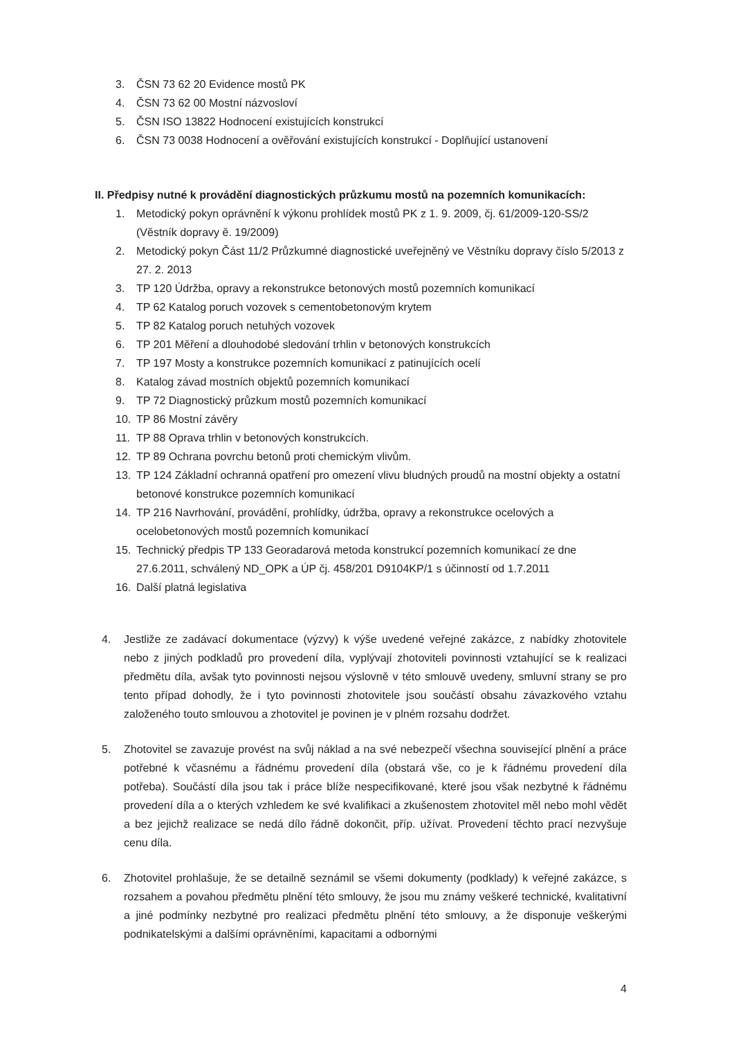3. ČSN 73 62 20 Evidence mostů PK
4. ČSN 73 62 00 Mostní názvosloví
5. ČSN ISO 13822 Hodnocení existujících konstrukcí
6. ČSN 73 0038 Hodnocení a ověřování existujících konstrukcí - Doplňující ustanovení
II. Předpisy nutné k provádění diagnostických průzkumu mostů na pozemních komunikacích:
1. Metodický pokyn oprávnění k výkonu prohlídek mostů PK z 1. 9. 2009, čj. 61/2009-120-SS/2 (Věstník dopravy ě. 19/2009)
2. Metodický pokyn Část 11/2 Průzkumné diagnostické uveřejněný ve Věstníku dopravy číslo 5/2013 z 27. 2. 2013
3. TP 120 Údržba, opravy a rekonstrukce betonových mostů pozemních komunikací
4. TP 62 Katalog poruch vozovek s cementobetonovým krytem
5. TP 82 Katalog poruch netuhých vozovek
6. TP 201 Měření a dlouhodobé sledování trhlin v betonových konstrukcích
7. TP 197 Mosty a konstrukce pozemních komunikací z patinujících ocelí
8. Katalog závad mostních objektů pozemních komunikací
9. TP 72 Diagnostický průzkum mostů pozemních komunikací
10. TP 86 Mostní závěry
11. TP 88 Oprava trhlin v betonových konstrukcích.
12. TP 89 Ochrana povrchu betonů proti chemickým vlivům.
13. TP 124 Základní ochranná opatření pro omezení vlivu bludných proudů na mostní objekty a ostatní betonové konstrukce pozemních komunikací
14. TP 216 Navrhování, provádění, prohlídky, údržba, opravy a rekonstrukce ocelových a ocelobetonových mostů pozemních komunikací
15. Technický předpis TP 133 Georadarová metoda konstrukcí pozemních komunikací ze dne 27.6.2011, schválený ND_OPK a ÚP čj. 458/201 D9104KP/1 s účinností od 1.7.2011
16. Další platná legislativa
4. Jestliže ze zadávací dokumentace (výzvy) k výše uvedené veřejné zakázce, z nabídky zhotovitele nebo z jiných podkladů pro provedení díla, vyplývají zhotoviteli povinnosti vztahující se k realizaci předmětu díla, avšak tyto povinnosti nejsou výslovně v této smlouvě uvedeny, smluvní strany se pro tento případ dohodly, že i tyto povinnosti zhotovitele jsou součástí obsahu závazkového vztahu založeného touto smlouvou a zhotovitel je povinen je v plném rozsahu dodržet.
5. Zhotovitel se zavazuje provést na svůj náklad a na své nebezpečí všechna související plnění a práce potřebné k včasnému a řádnému provedení díla (obstará vše, co je k řádnému provedení díla potřeba). Součástí díla jsou tak i práce blíže nespecifikované, které jsou však nezbytné k řádnému provedení díla a o kterých vzhledem ke své kvalifikaci a zkušenostem zhotovitel měl nebo mohl vědět a bez jejichž realizace se nedá dílo řádně dokončit, příp. užívat. Provedení těchto prací nezvyšuje cenu díla.
6. Zhotovitel prohlašuje, že se detailně seznámil se všemi dokumenty (podklady) k veřejné zakázce, s rozsahem a povahou předmětu plnění této smlouvy, že jsou mu známy veškeré technické, kvalitativní a jiné podmínky nezbytné pro realizaci předmětu plnění této smlouvy, a že disponuje veškerými podnikatelskými a dalšími oprávněními, kapacitami a odbornými
4